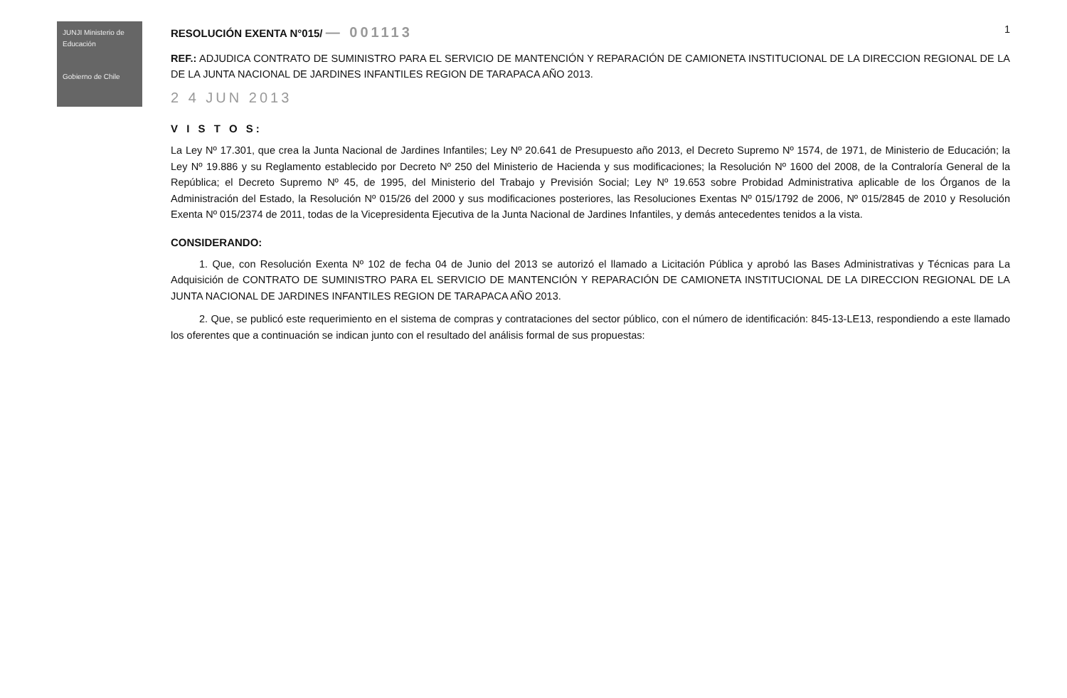JUNJI Ministerio de Educación
Gobierno de Chile
RESOLUCIÓN EXENTA N°015/ — 001113
1
REF.: ADJUDICA CONTRATO DE SUMINISTRO PARA EL SERVICIO DE MANTENCIÓN Y REPARACIÓN DE CAMIONETA INSTITUCIONAL DE LA DIRECCION REGIONAL DE LA DE LA JUNTA NACIONAL DE JARDINES INFANTILES REGION DE TARAPACA AÑO 2013.
2 4 JUN 2013
V I S T O S:
La Ley Nº 17.301, que crea la Junta Nacional de Jardines Infantiles; Ley Nº 20.641 de Presupuesto año 2013, el Decreto Supremo Nº 1574, de 1971, de Ministerio de Educación; la Ley Nº 19.886 y su Reglamento establecido por Decreto Nº 250 del Ministerio de Hacienda y sus modificaciones; la Resolución Nº 1600 del 2008, de la Contraloría General de la República; el Decreto Supremo Nº 45, de 1995, del Ministerio del Trabajo y Previsión Social; Ley Nº 19.653 sobre Probidad Administrativa aplicable de los Órganos de la Administración del Estado, la Resolución Nº 015/26 del 2000 y sus modificaciones posteriores, las Resoluciones Exentas Nº 015/1792 de 2006, Nº 015/2845 de 2010 y Resolución Exenta Nº 015/2374 de 2011, todas de la Vicepresidenta Ejecutiva de la Junta Nacional de Jardines Infantiles, y demás antecedentes tenidos a la vista.
CONSIDERANDO:
1. Que, con Resolución Exenta Nº 102 de fecha 04 de Junio del 2013 se autorizó el llamado a Licitación Pública y aprobó las Bases Administrativas y Técnicas para La Adquisición de CONTRATO DE SUMINISTRO PARA EL SERVICIO DE MANTENCIÓN Y REPARACIÓN DE CAMIONETA INSTITUCIONAL DE LA DIRECCION REGIONAL DE LA JUNTA NACIONAL DE JARDINES INFANTILES REGION DE TARAPACA AÑO 2013.
2. Que, se publicó este requerimiento en el sistema de compras y contrataciones del sector público, con el número de identificación: 845-13-LE13, respondiendo a este llamado los oferentes que a continuación se indican junto con el resultado del análisis formal de sus propuestas: